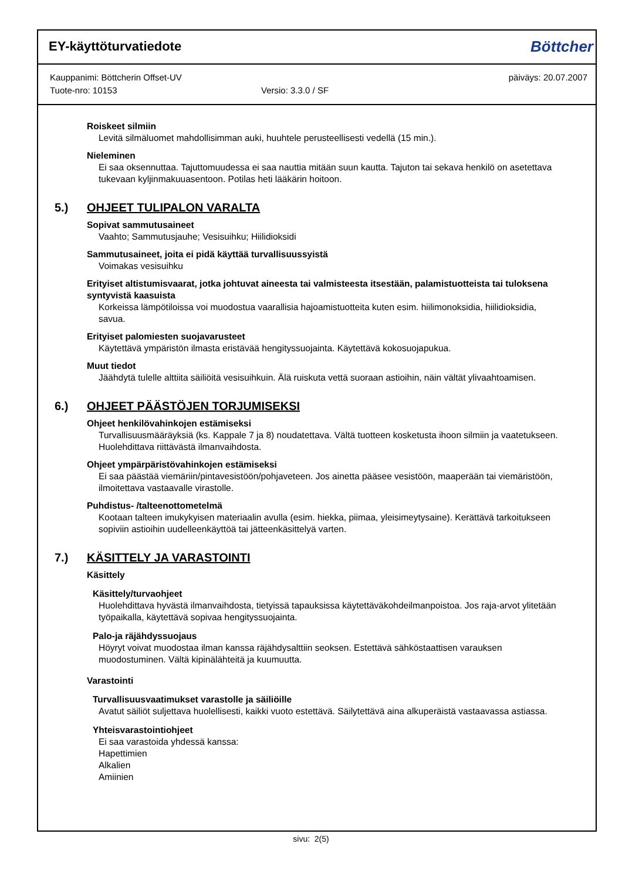EY-käyttöturvatiedote
Böttcher
Kauppanimi: Böttcherin Offset-UV päiväys: 20.07.2007
Tuote-nro: 10153 Versio: 3.3.0 / SF
Roiskeet silmiin
Levitä silmäluomet mahdollisimman auki, huuhtele perusteellisesti vedellä (15 min.).
Nieleminen
Ei saa oksennuttaa. Tajuttomuudessa ei saa nauttia mitään suun kautta. Tajuton tai sekava henkilö on asetettava tukevaan kyljinmakuuasentoon. Potilas heti lääkärin hoitoon.
5.) OHJEET TULIPALON VARALTA
Sopivat sammutusaineet
Vaahto; Sammutusjauhe; Vesisuihku; Hiilidioksidi
Sammutusaineet, joita ei pidä käyttää turvallisuussyistä
Voimakas vesisuihku
Erityiset altistumisvaarat, jotka johtuvat aineesta tai valmisteesta itsestään, palamistuotteista tai tuloksena syntyvistä kaasuista
Korkeissa lämpötiloissa voi muodostua vaarallisia hajoamistuotteita kuten esim. hiilimonoksidia, hiilidioksidia, savua.
Erityiset palomiesten suojavarusteet
Käytettävä ympäristön ilmasta eristävää hengityssuojainta. Käytettävä kokosuojapukua.
Muut tiedot
Jäähdytä tulelle alttiita säiliöitä vesisuihkuin. Älä ruiskuta vettä suoraan astioihin, näin vältät ylivaahtoamisen.
6.) OHJEET PÄÄSTÖJEN TORJUMISEKSI
Ohjeet henkilövahinkojen estämiseksi
Turvallisuusmääräyksiä (ks. Kappale 7 ja 8) noudatettava. Vältä tuotteen kosketusta ihoon silmiin ja vaatetukseen. Huolehdittava riittävästä ilmanvaihdosta.
Ohjeet ympärpäristövahinkojen estämiseksi
Ei saa päästää viemäriin/pintavesistöön/pohjaveteen. Jos ainetta pääsee vesistöön, maaperään tai viemäristöön, ilmoitettava vastaavalle virastolle.
Puhdistus- /talteenottometelmä
Kootaan talteen imukykyisen materiaalin avulla (esim. hiekka, piimaa, yleisimeytysaine). Kerättävä tarkoitukseen sopiviin astioihin uudelleenkäyttöä tai jätteenkäsittelyä varten.
7.) KÄSITTELY JA VARASTOINTI
Käsittely
Käsittely/turvaohjeet
Huolehdittava hyvästä ilmanvaihdosta, tietyissä tapauksissa käytettäväkohdeilmanpoistoa. Jos raja-arvot ylitetään työpaikalla, käytettävä sopivaa hengityssuojainta.
Palo-ja räjähdyssuojaus
Höyryt voivat muodostaa ilman kanssa räjähdysalttiin seoksen. Estettävä sähköstaattisen varauksen muodostuminen. Vältä kipinälähteitä ja kuumuutta.
Varastointi
Turvallisuusvaatimukset varastolle ja säiliöille
Avatut säiliöt suljettava huolellisesti, kaikki vuoto estettävä. Säilytettävä aina alkuperäistä vastaavassa astiassa.
Yhteisvarastointiohjeet
Ei saa varastoida yhdessä kanssa:
Hapettimien
Alkalien
Amiinien
sivu: 2(5)